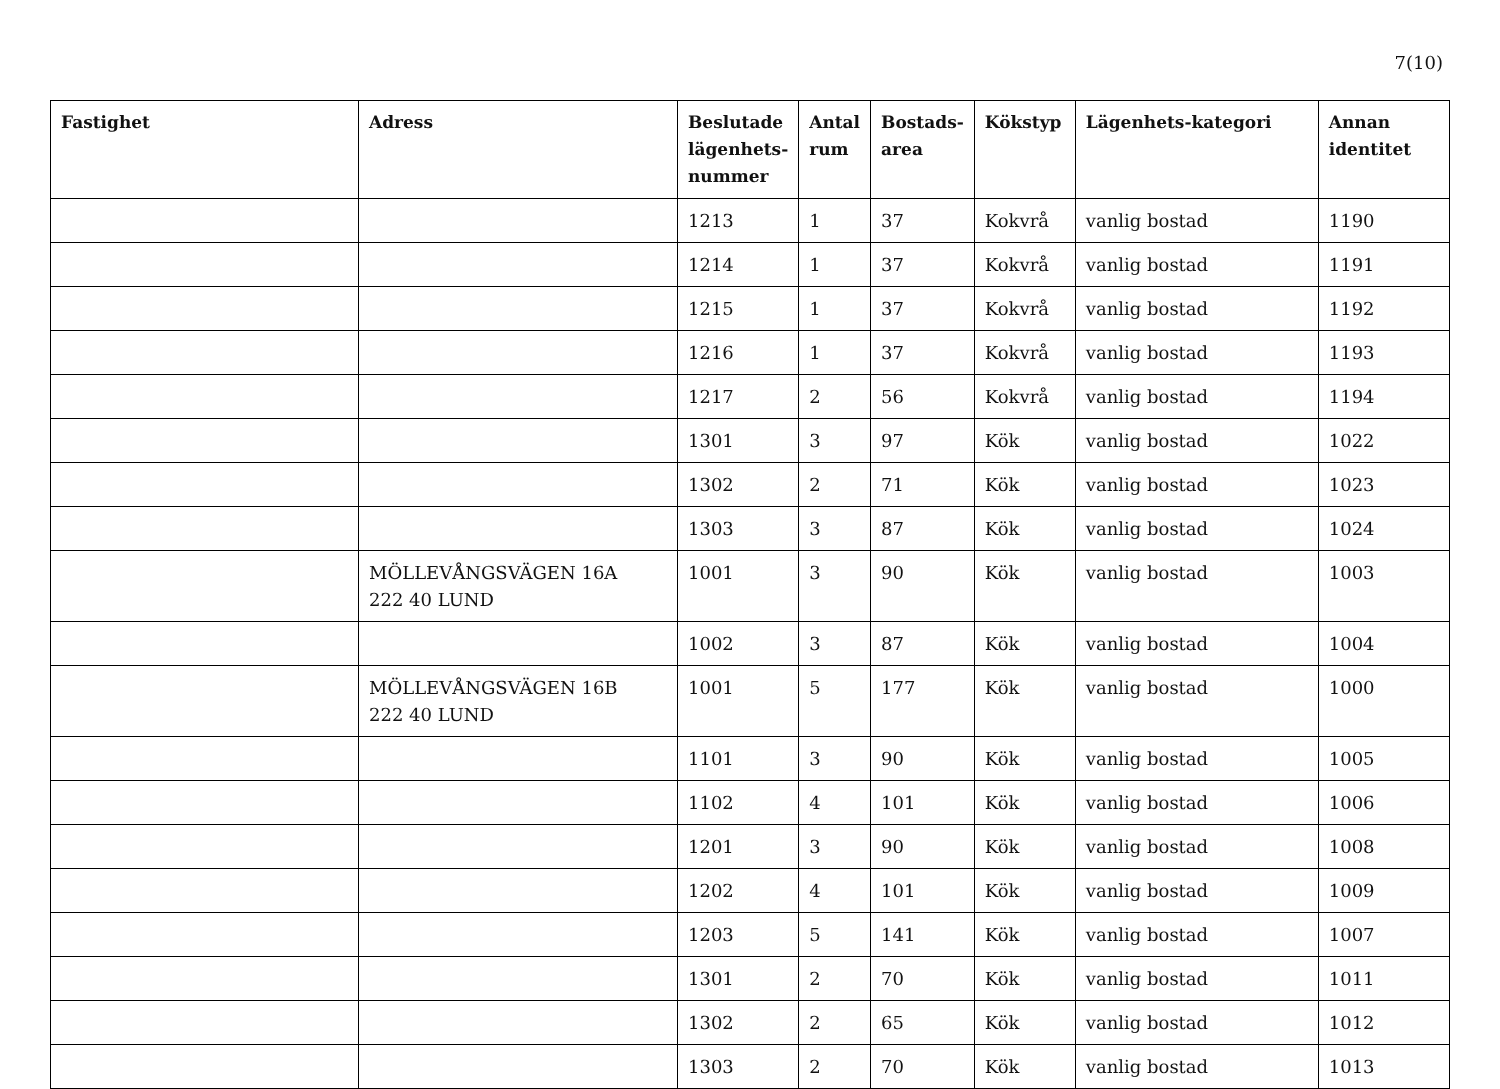7(10)
| Fastighet | Adress | Beslutade lägenhets-nummer | Antal rum | Bostads-area | Kökstyp | Lägenhets-kategori | Annan identitet |
| --- | --- | --- | --- | --- | --- | --- | --- |
| | | 1213 | 1 | 37 | Kokvrå | vanlig bostad | 1190 |
| | | 1214 | 1 | 37 | Kokvrå | vanlig bostad | 1191 |
| | | 1215 | 1 | 37 | Kokvrå | vanlig bostad | 1192 |
| | | 1216 | 1 | 37 | Kokvrå | vanlig bostad | 1193 |
| | | 1217 | 2 | 56 | Kokvrå | vanlig bostad | 1194 |
| | | 1301 | 3 | 97 | Kök | vanlig bostad | 1022 |
| | | 1302 | 2 | 71 | Kök | vanlig bostad | 1023 |
| | | 1303 | 3 | 87 | Kök | vanlig bostad | 1024 |
| | MÖLLEVÅNGSVÄGEN 16A 222 40 LUND | 1001 | 3 | 90 | Kök | vanlig bostad | 1003 |
| | | 1002 | 3 | 87 | Kök | vanlig bostad | 1004 |
| | MÖLLEVÅNGSVÄGEN 16B 222 40 LUND | 1001 | 5 | 177 | Kök | vanlig bostad | 1000 |
| | | 1101 | 3 | 90 | Kök | vanlig bostad | 1005 |
| | | 1102 | 4 | 101 | Kök | vanlig bostad | 1006 |
| | | 1201 | 3 | 90 | Kök | vanlig bostad | 1008 |
| | | 1202 | 4 | 101 | Kök | vanlig bostad | 1009 |
| | | 1203 | 5 | 141 | Kök | vanlig bostad | 1007 |
| | | 1301 | 2 | 70 | Kök | vanlig bostad | 1011 |
| | | 1302 | 2 | 65 | Kök | vanlig bostad | 1012 |
| | | 1303 | 2 | 70 | Kök | vanlig bostad | 1013 |